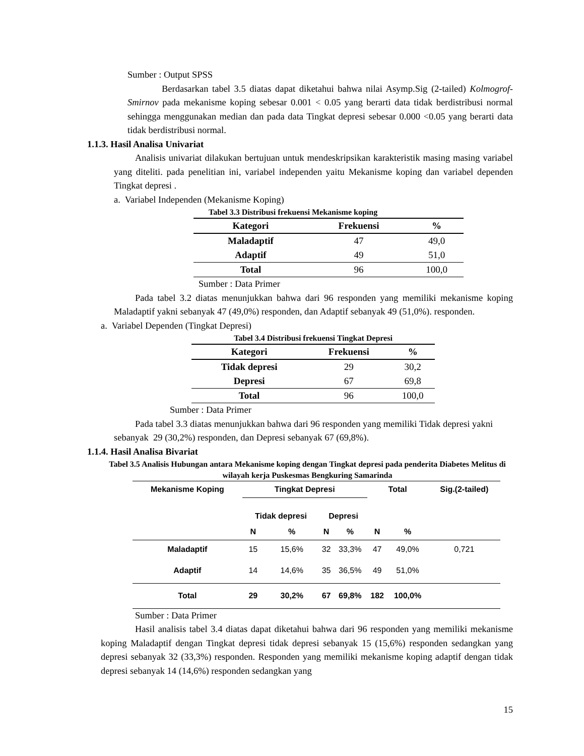Sumber : Output SPSS
Berdasarkan tabel 3.5 diatas dapat diketahui bahwa nilai Asymp.Sig (2-tailed) Kolmogrof-Smirnov pada mekanisme koping sebesar 0.001 < 0.05 yang berarti data tidak berdistribusi normal sehingga menggunakan median dan pada data Tingkat depresi sebesar 0.000 <0.05 yang berarti data tidak berdistribusi normal.
1.1.3. Hasil Analisa Univariat
Analisis univariat dilakukan bertujuan untuk mendeskripsikan karakteristik masing masing variabel yang diteliti. pada penelitian ini, variabel independen yaitu Mekanisme koping dan variabel dependen Tingkat depresi .
a. Variabel Independen (Mekanisme Koping)
Tabel 3.3 Distribusi frekuensi Mekanisme koping
| Kategori | Frekuensi | % |
| --- | --- | --- |
| Maladaptif | 47 | 49,0 |
| Adaptif | 49 | 51,0 |
| Total | 96 | 100,0 |
Sumber : Data Primer
Pada tabel 3.2 diatas menunjukkan bahwa dari 96 responden yang memiliki mekanisme koping Maladaptif yakni sebanyak 47 (49,0%) responden, dan Adaptif sebanyak 49 (51,0%). responden.
a. Variabel Dependen (Tingkat Depresi)
Tabel 3.4 Distribusi frekuensi Tingkat Depresi
| Kategori | Frekuensi | % |
| --- | --- | --- |
| Tidak depresi | 29 | 30,2 |
| Depresi | 67 | 69,8 |
| Total | 96 | 100,0 |
Sumber : Data Primer
Pada tabel 3.3 diatas menunjukkan bahwa dari 96 responden yang memiliki Tidak depresi yakni sebanyak 29 (30,2%) responden, dan Depresi sebanyak 67 (69,8%).
1.1.4. Hasil Analisa Bivariat
Tabel 3.5 Analisis Hubungan antara Mekanisme koping dengan Tingkat depresi pada penderita Diabetes Melitus di wilayah kerja Puskesmas Bengkuring Samarinda
| Mekanisme Koping | Tingkat Depresi | | | | Total | | Sig.(2-tailed) |
| | Tidak depresi | | Depresi | | | | |
| | N | % | N | % | N | % | |
| Maladaptif | 15 | 15,6% | 32 | 33,3% | 47 | 49,0% | 0,721 |
| Adaptif | 14 | 14,6% | 35 | 36,5% | 49 | 51,0% | |
| Total | 29 | 30,2% | 67 | 69,8% | 182 | 100,0% | |
Sumber : Data Primer
Hasil analisis tabel 3.4 diatas dapat diketahui bahwa dari 96 responden yang memiliki mekanisme koping Maladaptif dengan Tingkat depresi tidak depresi sebanyak 15 (15,6%) responden sedangkan yang depresi sebanyak 32 (33,3%) responden. Responden yang memiliki mekanisme koping adaptif dengan tidak depresi sebanyak 14 (14,6%) responden sedangkan yang
15